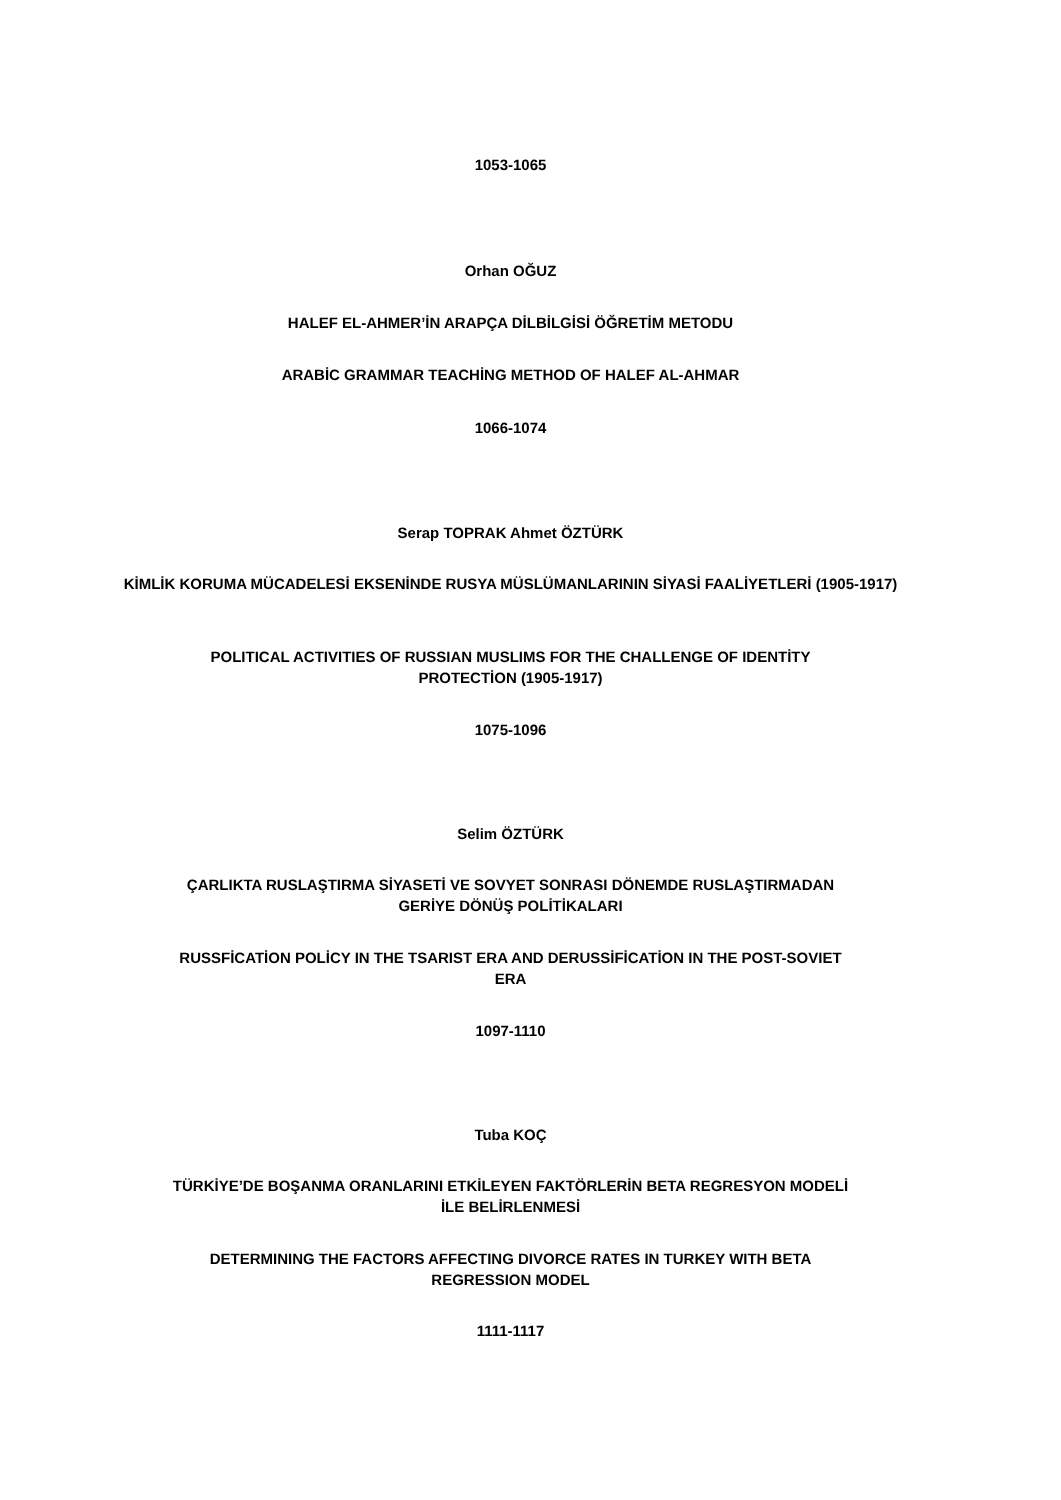1053-1065
Orhan OĞUZ
HALEF EL-AHMER’İN ARAPÇA DİLBİLGİSİ ÖĞRETİM METODU
ARABİC GRAMMAR TEACHİNG METHOD OF HALEF AL-AHMAR
1066-1074
Serap TOPRAK Ahmet ÖZTÜRK
KİMLİK KORUMA MÜCADELESİ EKSENİNDE RUSYA MÜSLÜMANLARININ SİYASİ FAALİYETLERİ (1905-1917)
POLITICAL ACTIVITIES OF RUSSIAN MUSLIMS FOR THE CHALLENGE OF IDENTİTY
PROTECTİON (1905-1917)
1075-1096
Selim ÖZTÜRK
ÇARLIKTA RUSLAŞTIRMA SİYASETİ VE SOVYET SONRASI DÖNEMDE RUSLAŞTIRMADAN
GERİYE DÖNÜŞ POLİTİKALARI
RUSSFİCATİON POLİCY IN THE TSARIST ERA AND DERUSSİFİCATİON IN THE POST-SOVIET
ERA
1097-1110
Tuba KOÇ
TÜRKİYE’DE BOŞANMA ORANLARINI ETKİLEYEN FAKTÖRLERİN BETA REGRESYON MODELİ
İLE BELİRLENMESİ
DETERMINING THE FACTORS AFFECTING DIVORCE RATES IN TURKEY WITH BETA
REGRESSION MODEL
1111-1117